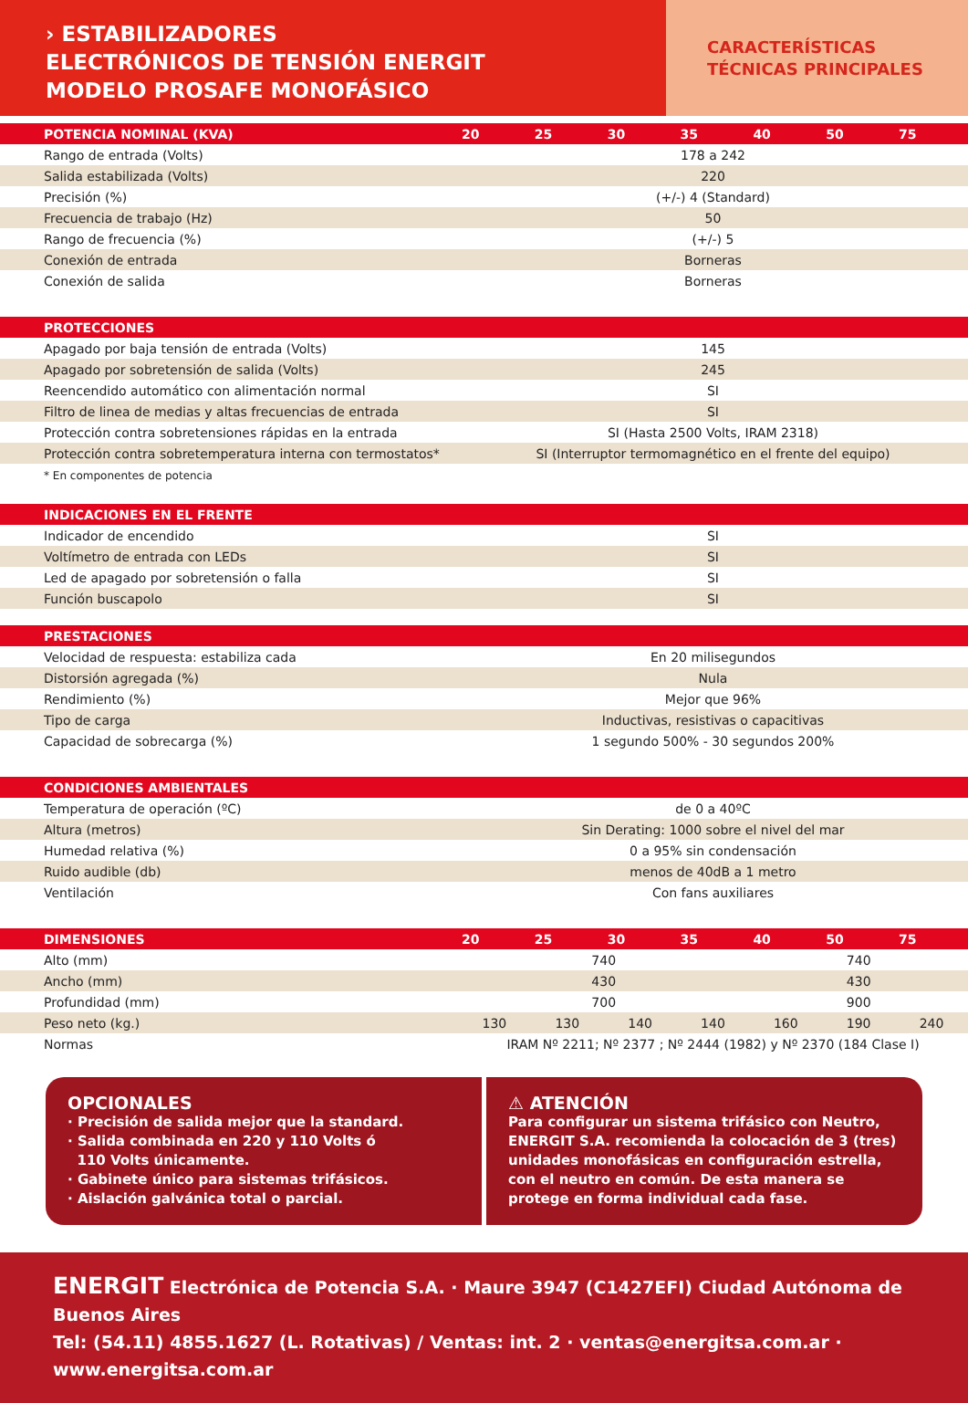› ESTABILIZADORES
ELECTRÓNICOS DE TENSIÓN ENERGIT
MODELO PROSAFE MONOFÁSICO
CARACTERÍSTICAS
TÉCNICAS PRINCIPALES
| POTENCIA NOMINAL (KVA) | 20 | 25 | 30 | 35 | 40 | 50 | 75 |
| --- | --- | --- | --- | --- | --- | --- | --- |
| Rango de entrada (Volts) | 178 a 242 | | | | | | |
| Salida estabilizada (Volts) | 220 | | | | | | |
| Precisión (%) | (+/-) 4 (Standard) | | | | | | |
| Frecuencia de trabajo (Hz) | 50 | | | | | | |
| Rango de frecuencia (%) | (+/-) 5 | | | | | | |
| Conexión de entrada | Borneras | | | | | | |
| Conexión de salida | Borneras | | | | | | |
| PROTECCIONES | |
| --- | --- |
| Apagado por baja tensión de entrada (Volts) | 145 |
| Apagado por sobretensión de salida (Volts) | 245 |
| Reencendido automático con alimentación normal | SI |
| Filtro de linea de medias y altas frecuencias de entrada | SI |
| Protección contra sobretensiones rápidas en la entrada | SI (Hasta 2500 Volts, IRAM 2318) |
| Protección contra sobretemperatura interna con termostatos* | SI (Interruptor termomagnético en el frente del equipo) |
* En componentes de potencia
| INDICACIONES EN EL FRENTE | |
| --- | --- |
| Indicador de encendido | SI |
| Voltímetro de entrada con LEDs | SI |
| Led de apagado por sobretensión o falla | SI |
| Función buscapolo | SI |
| PRESTACIONES | |
| --- | --- |
| Velocidad de respuesta: estabiliza cada | En 20 milisegundos |
| Distorsión agregada (%) | Nula |
| Rendimiento (%) | Mejor que 96% |
| Tipo de carga | Inductivas, resistivas o capacitivas |
| Capacidad de sobrecarga (%) | 1 segundo 500% - 30 segundos 200% |
| CONDICIONES AMBIENTALES | |
| --- | --- |
| Temperatura de operación (ºC) | de 0 a 40ºC |
| Altura (metros) | Sin Derating: 1000 sobre el nivel del mar |
| Humedad relativa (%) | 0 a 95% sin condensación |
| Ruido audible (db) | menos de 40dB a 1 metro |
| Ventilación | Con fans auxiliares |
| DIMENSIONES | 20 | 25 | 30 | 35 | 40 | 50 | 75 |
| --- | --- | --- | --- | --- | --- | --- | --- |
| Alto (mm) | 740 | | | | 740 | | |
| Ancho (mm) | 430 | | | | 430 | | |
| Profundidad (mm) | 700 | | | | 900 | | |
| Peso neto (kg.) | 130 | 130 | 140 | 140 | 160 | 190 | 240 |
| Normas | IRAM Nº 2211; Nº 2377 ; Nº 2444 (1982) y Nº 2370 (184 Clase I) | | | | | | |
OPCIONALES
· Precisión de salida mejor que la standard.
· Salida combinada en 220 y 110 Volts ó
110 Volts únicamente.
· Gabinete único para sistemas trifásicos.
· Aislación galvánica total o parcial.
⚠ ATENCIÓN
Para configurar un sistema trifásico con Neutro, ENERGIT S.A. recomienda la colocación de 3 (tres) unidades monofásicas en configuración estrella, con el neutro en común. De esta manera se protege en forma individual cada fase.
ENERGIT Electrónica de Potencia S.A. · Maure 3947 (C1427EFI) Ciudad Autónoma de Buenos Aires
Tel: (54.11) 4855.1627 (L. Rotativas) / Ventas: int. 2 · ventas@energitsa.com.ar · www.energitsa.com.ar